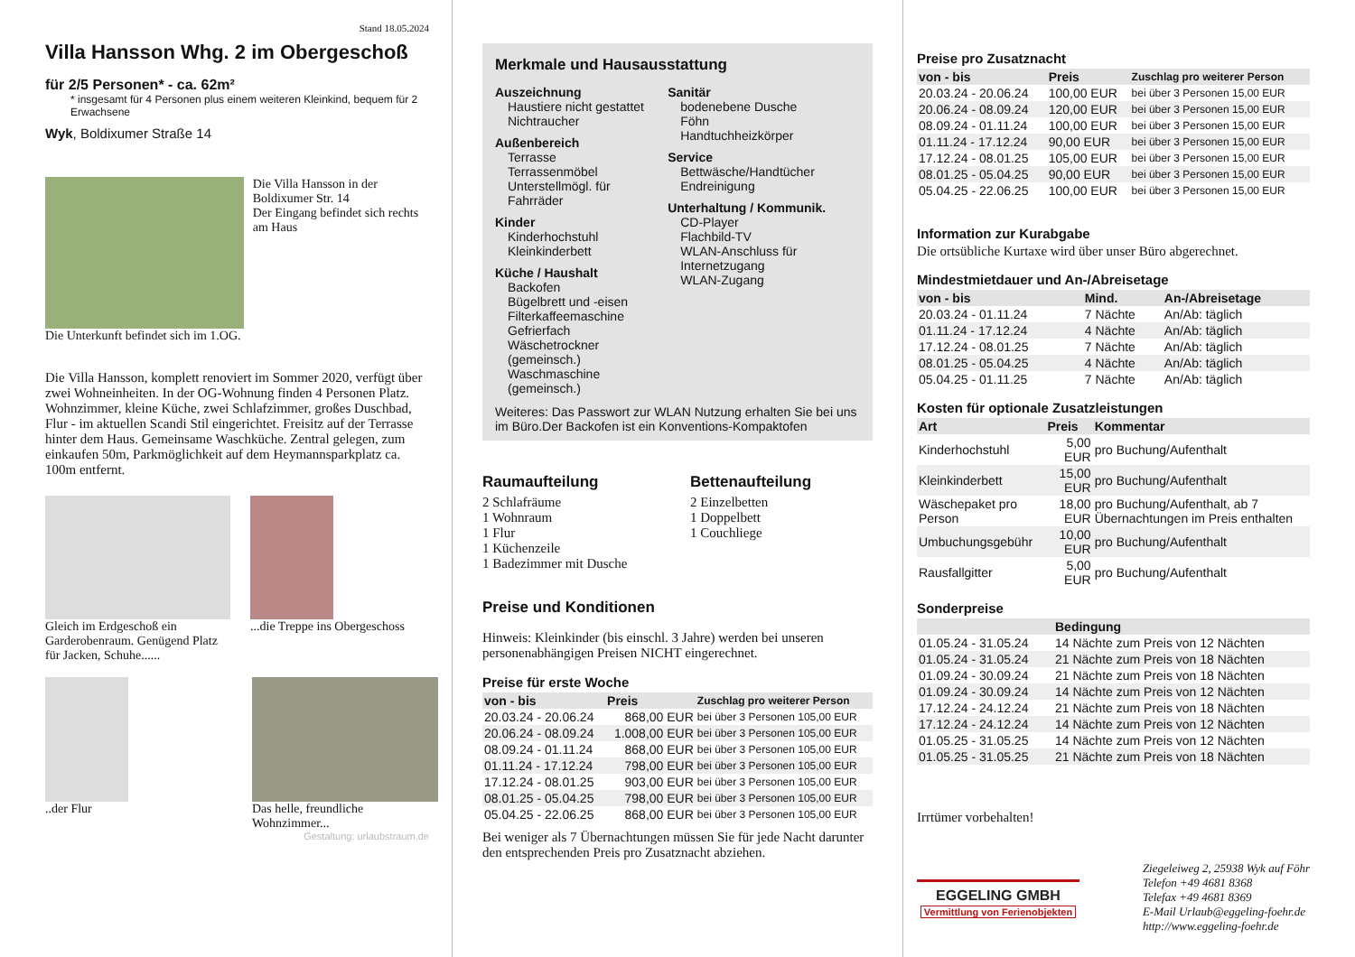Stand 18.05.2024
Villa Hansson Whg. 2 im Obergeschoß
für 2/5 Personen* - ca. 62m²
* insgesamt für 4 Personen plus einem weiteren Kleinkind, bequem für 2 Erwachsene
Wyk, Boldixumer Straße 14
Die Villa Hansson in der Boldixumer Str. 14
Der Eingang befindet sich rechts am Haus
Die Unterkunft befindet sich im 1.OG.
Die Villa Hansson, komplett renoviert im Sommer 2020, verfügt über zwei Wohneinheiten. In der OG-Wohnung finden 4 Personen Platz. Wohnzimmer, kleine Küche, zwei Schlafzimmer, großes Duschbad, Flur - im aktuellen Scandi Stil eingerichtet. Freisitz auf der Terrasse hinter dem Haus. Gemeinsame Waschküche. Zentral gelegen, zum einkaufen 50m, Parkmöglichkeit auf dem Heymannsparkplatz ca. 100m entfernt.
Gleich im Erdgeschoß ein Garderobenraum. Genügend Platz für Jacken, Schuhe......
...die Treppe ins Obergeschoss
..der Flur Das helle, freundliche Wohnzimmer...
Gestaltung: urlaubstraum.de
Merkmale und Hausausstattung
Auszeichnung
Haustiere nicht gestattet
Nichtraucher
Außenbereich
Terrasse
Terrassenmöbel
Unterstellmögl. für Fahrräder
Kinder
Kinderhochstuhl
Kleinkinderbett
Küche / Haushalt
Backofen
Bügelbrett und -eisen
Filterkaffeemaschine
Gefrierfach
Wäschetrockner (gemeinsch.)
Waschmaschine (gemeinsch.)
Sanitär
bodenebene Dusche
Föhn
Handtuchheizkörper
Service
Bettwäsche/Handtücher
Endreinigung
Unterhaltung / Kommunik.
CD-Player
Flachbild-TV
WLAN-Anschluss für Internetzugang
WLAN-Zugang
Weiteres: Das Passwort zur WLAN Nutzung erhalten Sie bei uns im Büro.Der Backofen ist ein Konventions-Kompaktofen
Raumaufteilung
2 Schlafräume
1 Wohnraum
1 Flur
1 Küchenzeile
1 Badezimmer mit Dusche
Bettenaufteilung
2 Einzelbetten
1 Doppelbett
1 Couchliege
Preise und Konditionen
Hinweis: Kleinkinder (bis einschl. 3 Jahre) werden bei unseren personenabhängigen Preisen NICHT eingerechnet.
Preise für erste Woche
| von - bis | Preis | Zuschlag pro weiterer Person |
| --- | --- | --- |
| 20.03.24 - 20.06.24 | 868,00 EUR | bei über 3 Personen 105,00 EUR |
| 20.06.24 - 08.09.24 | 1.008,00 EUR | bei über 3 Personen 105,00 EUR |
| 08.09.24 - 01.11.24 | 868,00 EUR | bei über 3 Personen 105,00 EUR |
| 01.11.24 - 17.12.24 | 798,00 EUR | bei über 3 Personen 105,00 EUR |
| 17.12.24 - 08.01.25 | 903,00 EUR | bei über 3 Personen 105,00 EUR |
| 08.01.25 - 05.04.25 | 798,00 EUR | bei über 3 Personen 105,00 EUR |
| 05.04.25 - 22.06.25 | 868,00 EUR | bei über 3 Personen 105,00 EUR |
Bei weniger als 7 Übernachtungen müssen Sie für jede Nacht darunter den entsprechenden Preis pro Zusatznacht abziehen.
Preise pro Zusatznacht
| von - bis | Preis | Zuschlag pro weiterer Person |
| --- | --- | --- |
| 20.03.24 - 20.06.24 | 100,00 EUR | bei über 3 Personen 15,00 EUR |
| 20.06.24 - 08.09.24 | 120,00 EUR | bei über 3 Personen 15,00 EUR |
| 08.09.24 - 01.11.24 | 100,00 EUR | bei über 3 Personen 15,00 EUR |
| 01.11.24 - 17.12.24 | 90,00 EUR | bei über 3 Personen 15,00 EUR |
| 17.12.24 - 08.01.25 | 105,00 EUR | bei über 3 Personen 15,00 EUR |
| 08.01.25 - 05.04.25 | 90,00 EUR | bei über 3 Personen 15,00 EUR |
| 05.04.25 - 22.06.25 | 100,00 EUR | bei über 3 Personen 15,00 EUR |
Information zur Kurabgabe
Die ortsübliche Kurtaxe wird über unser Büro abgerechnet.
Mindestmietdauer und An-/Abreisetage
| von - bis | Mind. | An-/Abreisetage |
| --- | --- | --- |
| 20.03.24 - 01.11.24 | 7 Nächte | An/Ab: täglich |
| 01.11.24 - 17.12.24 | 4 Nächte | An/Ab: täglich |
| 17.12.24 - 08.01.25 | 7 Nächte | An/Ab: täglich |
| 08.01.25 - 05.04.25 | 4 Nächte | An/Ab: täglich |
| 05.04.25 - 01.11.25 | 7 Nächte | An/Ab: täglich |
Kosten für optionale Zusatzleistungen
| Art | Preis | Kommentar |
| --- | --- | --- |
| Kinderhochstuhl | 5,00 EUR | pro Buchung/Aufenthalt |
| Kleinkinderbett | 15,00 EUR | pro Buchung/Aufenthalt |
| Wäschepaket pro Person | 18,00 EUR | pro Buchung/Aufenthalt, ab 7 Übernachtungen im Preis enthalten |
| Umbuchungsgebühr | 10,00 EUR | pro Buchung/Aufenthalt |
| Rausfallgitter | 5,00 EUR | pro Buchung/Aufenthalt |
Sonderpreise
| | Bedingung |
| --- | --- |
| 01.05.24 - 31.05.24 | 14 Nächte zum Preis von 12 Nächten |
| 01.05.24 - 31.05.24 | 21 Nächte zum Preis von 18 Nächten |
| 01.09.24 - 30.09.24 | 21 Nächte zum Preis von 18 Nächten |
| 01.09.24 - 30.09.24 | 14 Nächte zum Preis von 12 Nächten |
| 17.12.24 - 24.12.24 | 21 Nächte zum Preis von 18 Nächten |
| 17.12.24 - 24.12.24 | 14 Nächte zum Preis von 12 Nächten |
| 01.05.25 - 31.05.25 | 14 Nächte zum Preis von 12 Nächten |
| 01.05.25 - 31.05.25 | 21 Nächte zum Preis von 18 Nächten |
Irrtümer vorbehalten!
EGGELING GMBH
Vermittlung von Ferienobjekten
Ziegeleiweg 2, 25938 Wyk auf Föhr
Telefon +49 4681 8368
Telefax +49 4681 8369
E-Mail Urlaub@eggeling-foehr.de
http://www.eggeling-foehr.de